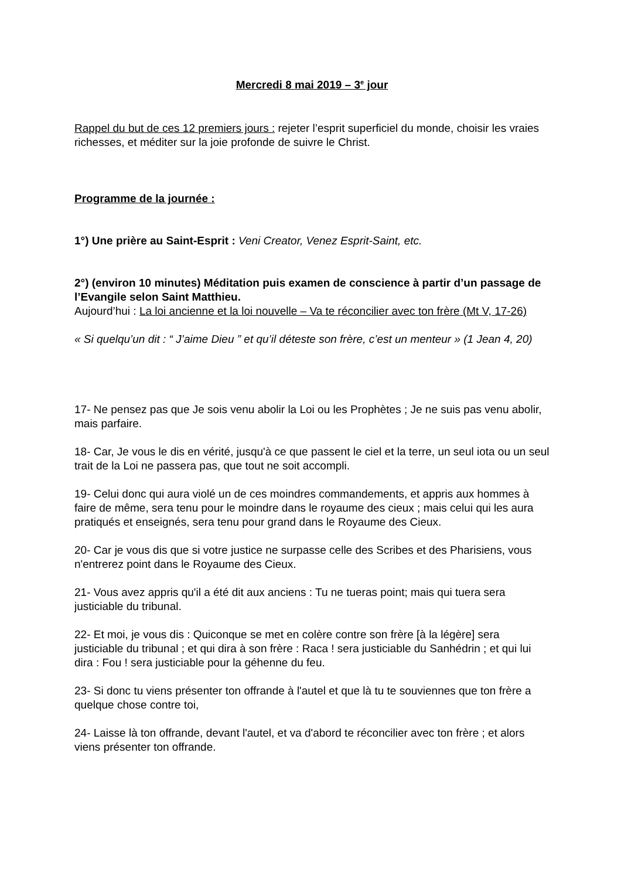Mercredi 8 mai 2019 – 3<sup>e</sup> jour
Rappel du but de ces 12 premiers jours : rejeter l’esprit superficiel du monde, choisir les vraies richesses, et méditer sur la joie profonde de suivre le Christ.
Programme de la journée :
1°) Une prière au Saint-Esprit : Veni Creator, Venez Esprit-Saint, etc.
2°) (environ 10 minutes) Méditation puis examen de conscience à partir d’un passage de l’Evangile selon Saint Matthieu.
Aujourd’hui : La loi ancienne et la loi nouvelle – Va te réconcilier avec ton frère (Mt V, 17-26)
« Si quelqu’un dit : “ J’aime Dieu ” et qu’il déteste son frère, c’est un menteur » (1 Jean 4, 20)
17- Ne pensez pas que Je sois venu abolir la Loi ou les Prophètes ; Je ne suis pas venu abolir, mais parfaire.
18- Car, Je vous le dis en vérité, jusqu'à ce que passent le ciel et la terre, un seul iota ou un seul trait de la Loi ne passera pas, que tout ne soit accompli.
19- Celui donc qui aura violé un de ces moindres commandements, et appris aux hommes à faire de même, sera tenu pour le moindre dans le royaume des cieux ; mais celui qui les aura pratiqués et enseignés, sera tenu pour grand dans le Royaume des Cieux.
20- Car je vous dis que si votre justice ne surpasse celle des Scribes et des Pharisiens, vous n'entrerez point dans le Royaume des Cieux.
21- Vous avez appris qu'il a été dit aux anciens : Tu ne tueras point; mais qui tuera sera justiciable du tribunal.
22- Et moi, je vous dis : Quiconque se met en colère contre son frère [à la légère] sera justiciable du tribunal ; et qui dira à son frère : Raca ! sera justiciable du Sanhédrin ; et qui lui dira : Fou ! sera justiciable pour la géhenne du feu.
23- Si donc tu viens présenter ton offrande à l'autel et que là tu te souviennes que ton frère a quelque chose contre toi,
24- Laisse là ton offrande, devant l'autel, et va d'abord te réconcilier avec ton frère ; et alors viens présenter ton offrande.